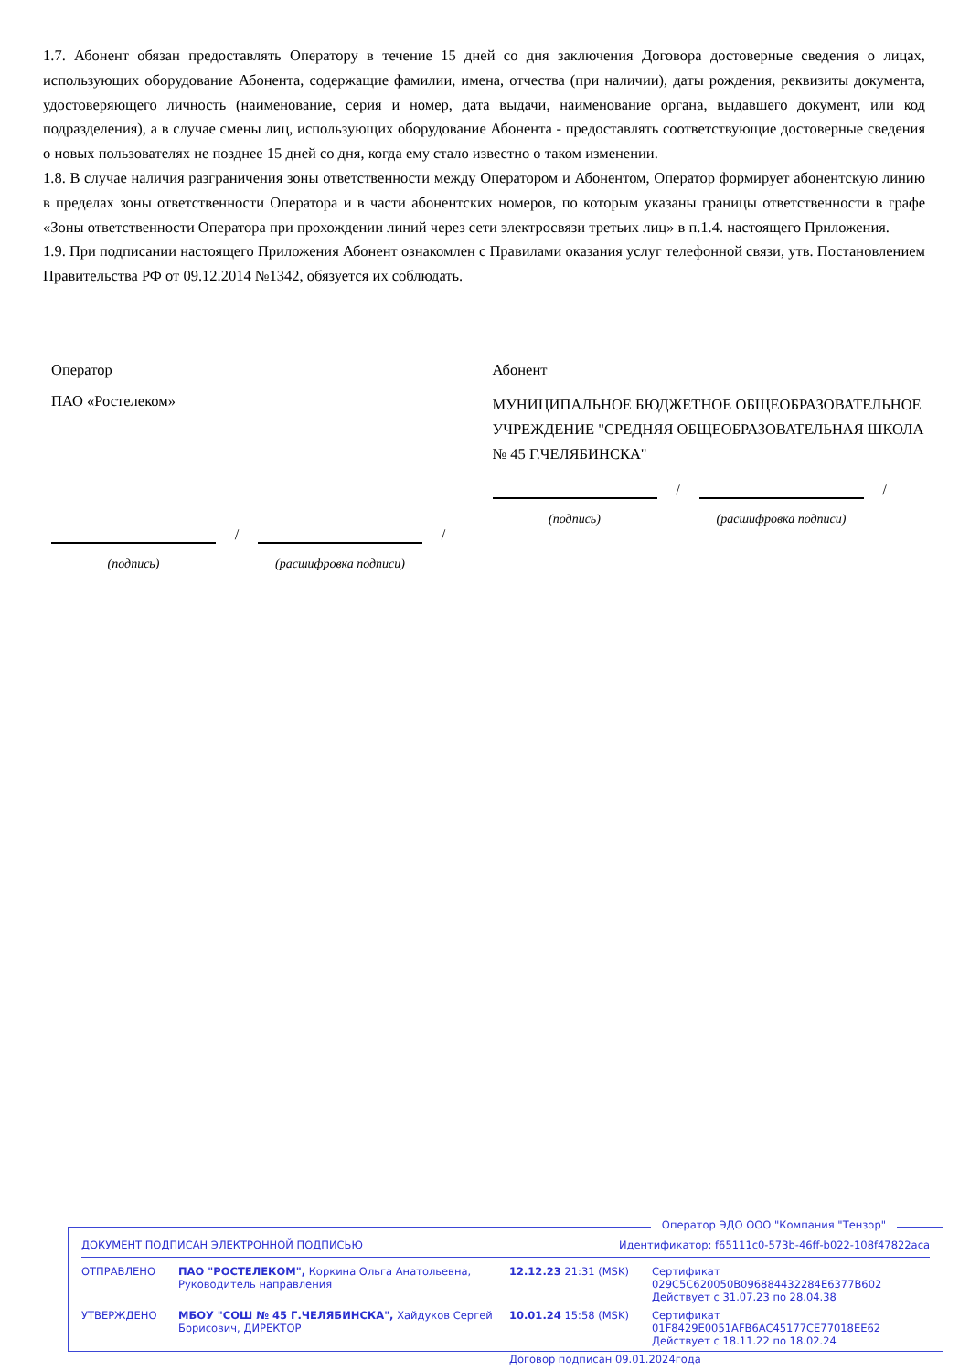1.7. Абонент обязан предоставлять Оператору в течение 15 дней со дня заключения Договора достоверные сведения о лицах, использующих оборудование Абонента, содержащие фамилии, имена, отчества (при наличии), даты рождения, реквизиты документа, удостоверяющего личность (наименование, серия и номер, дата выдачи, наименование органа, выдавшего документ, или код подразделения), а в случае смены лиц, использующих оборудование Абонента - предоставлять соответствующие достоверные сведения о новых пользователях не позднее 15 дней со дня, когда ему стало известно о таком изменении.
1.8. В случае наличия разграничения зоны ответственности между Оператором и Абонентом, Оператор формирует абонентскую линию в пределах зоны ответственности Оператора и в части абонентских номеров, по которым указаны границы ответственности в графе «Зоны ответственности Оператора при прохождении линий через сети электросвязи третьих лиц» в п.1.4. настоящего Приложения.
1.9. При подписании настоящего Приложения Абонент ознакомлен с Правилами оказания услуг телефонной связи, утв. Постановлением Правительства РФ от 09.12.2014 №1342, обязуется их соблюдать.
Оператор
ПАО «Ростелеком»
/
/
(подпись) (расшифровка подписи)
Абонент
МУНИЦИПАЛЬНОЕ БЮДЖЕТНОЕ ОБЩЕОБРАЗОВАТЕЛЬНОЕ УЧРЕЖДЕНИЕ "СРЕДНЯЯ ОБЩЕОБРАЗОВАТЕЛЬНАЯ ШКОЛА № 45 Г.ЧЕЛЯБИНСКА"
/
/
(подпись) (расшифровка подписи)
Оператор ЭДО ООО "Компания "Тензор"
ДОКУМЕНТ ПОДПИСАН ЭЛЕКТРОННОЙ ПОДПИСЬЮ Идентификатор: f65111c0-573b-46ff-b022-108f47822aca
| ОТПРАВЛЕНО | ПАО "РОСТЕЛЕКОМ", Коркина Ольга Анатольевна, Руководитель направления | 12.12.23 21:31 (MSK) | Сертификат 029C5C620050B096884432284E6377B602 Действует с 31.07.23 по 28.04.38 |
| УТВЕРЖДЕНО | МБОУ "СОШ № 45 Г.ЧЕЛЯБИНСКА", Хайдуков Сергей Борисович, ДИРЕКТОР | 10.01.24 15:58 (MSK) | Сертификат 01F8429E0051AFB6AC45177CE77018EE62 Действует с 18.11.22 по 18.02.24 |
| | | Договор подписан 09.01.2024года | |